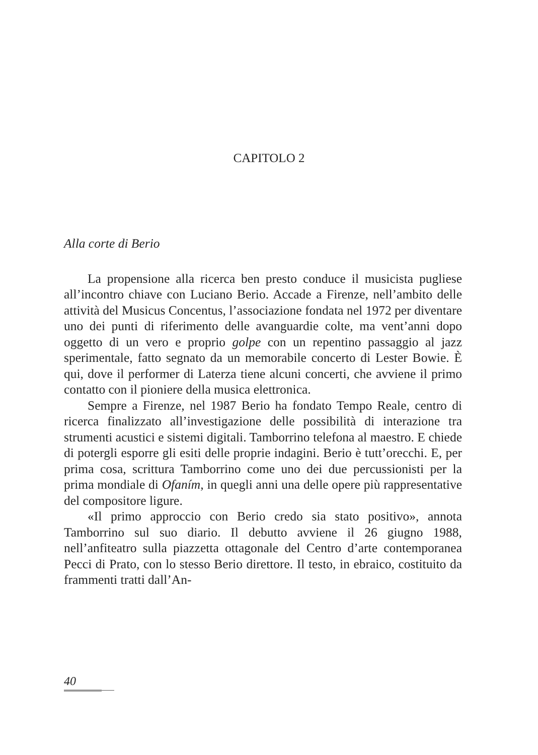CAPITOLO 2
Alla corte di Berio
La propensione alla ricerca ben presto conduce il musicista pugliese all’incontro chiave con Luciano Berio. Accade a Firenze, nell’ambito delle attività del Musicus Concentus, l’associazione fondata nel 1972 per diventare uno dei punti di riferimento delle avanguardie colte, ma vent’anni dopo oggetto di un vero e proprio golpe con un repentino passaggio al jazz sperimentale, fatto segnato da un memorabile concerto di Lester Bowie. È qui, dove il performer di Laterza tiene alcuni concerti, che avviene il primo contatto con il pioniere della musica elettronica.
Sempre a Firenze, nel 1987 Berio ha fondato Tempo Reale, centro di ricerca finalizzato all’investigazione delle possibilità di interazione tra strumenti acustici e sistemi digitali. Tamborrino telefona al maestro. E chiede di potergli esporre gli esiti delle proprie indagini. Berio è tutt’orecchi. E, per prima cosa, scrittura Tamborrino come uno dei due percussionisti per la prima mondiale di Ofaním, in quegli anni una delle opere più rappresentative del compositore ligure.
«Il primo approccio con Berio credo sia stato positivo», annota Tamborrino sul suo diario. Il debutto avviene il 26 giugno 1988, nell’anfiteatro sulla piazzetta ottagonale del Centro d’arte contemporanea Pecci di Prato, con lo stesso Berio direttore. Il testo, in ebraico, costituito da frammenti tratti dall’An-
40